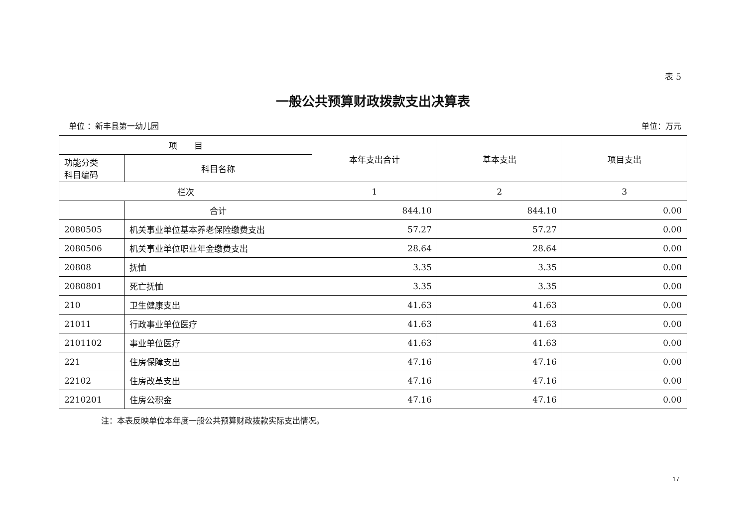表 5
一般公共预算财政拨款支出决算表
单位 ：新丰县第一幼儿园 单位：万元
| 项 目 | | 本年支出合计 | 基本支出 | 项目支出 |
| --- | --- | --- | --- | --- |
| 功能分类 科目编码 | 科目名称 | | | |
| 栏次 | | 1 | 2 | 3 |
| | 合计 | 844.10 | 844.10 | 0.00 |
| 2080505 | 机关事业单位基本养老保险缴费支出 | 57.27 | 57.27 | 0.00 |
| 2080506 | 机关事业单位职业年金缴费支出 | 28.64 | 28.64 | 0.00 |
| 20808 | 抚恤 | 3.35 | 3.35 | 0.00 |
| 2080801 | 死亡抚恤 | 3.35 | 3.35 | 0.00 |
| 210 | 卫生健康支出 | 41.63 | 41.63 | 0.00 |
| 21011 | 行政事业单位医疗 | 41.63 | 41.63 | 0.00 |
| 2101102 | 事业单位医疗 | 41.63 | 41.63 | 0.00 |
| 221 | 住房保障支出 | 47.16 | 47.16 | 0.00 |
| 22102 | 住房改革支出 | 47.16 | 47.16 | 0.00 |
| 2210201 | 住房公积金 | 47.16 | 47.16 | 0.00 |
注：本表反映单位本年度一般公共预算财政拨款实际支出情况。
17